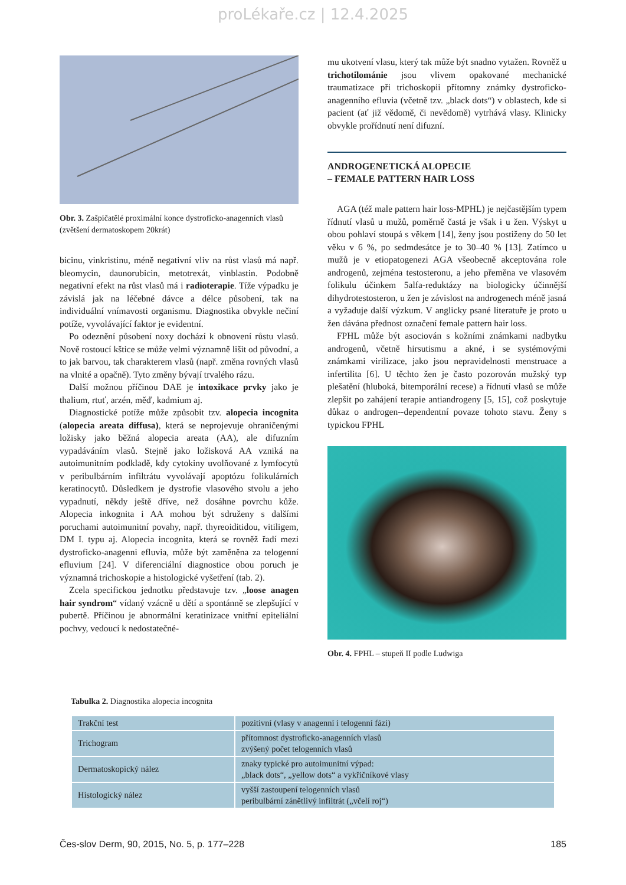proLékaře.cz | 12.4.2025
Obr. 3. Zašpičatělé proximální konce dystroficko-anagenních vlasů (zvětšení dermatoskopem 20krát)
bicinu, vinkristinu, méně negativní vliv na růst vlasů má např. bleomycin, daunorubicin, metotrexát, vinblastin. Podobně negativní efekt na růst vlasů má i radioterapie. Tíže výpadku je závislá jak na léčebné dávce a délce působení, tak na individuální vnímavosti organismu. Diagnostika obvykle nečiní potíže, vyvolávající faktor je evidentní.
Po odeznění působení noxy dochází k obnovení růstu vlasů. Nově rostoucí kštice se může velmi významně lišit od původní, a to jak barvou, tak charakterem vlasů (např. změna rovných vlasů na vlnité a opačně). Tyto změny bývají trvalého rázu.
Další možnou příčinou DAE je intoxikace prvky jako je thalium, rtuť, arzén, měď, kadmium aj.
Diagnostické potíže může způsobit tzv. alopecia incognita (alopecia areata diffusa), která se neprojevuje ohraničenými ložisky jako běžná alopecia areata (AA), ale difuzním vypadáváním vlasů. Stejně jako ložisková AA vzniká na autoimunitním podkladě, kdy cytokiny uvolňované z lymfocytů v peribulbárním infiltrátu vyvolávají apoptózu folikulárních keratinocytů. Důsledkem je dystrofie vlasového stvolu a jeho vypadnutí, někdy ještě dříve, než dosáhne povrchu kůže. Alopecia inkognita i AA mohou být sdruženy s dalšími poruchami autoimunitní povahy, např. thyreoiditidou, vitiligem, DM I. typu aj. Alopecia incognita, která se rovněž řadí mezi dystroficko-anagenni efluvia, může být zaměněna za telogenní efluvium [24]. V diferenciální diagnostice obou poruch je významná trichoskopie a histologické vyšetření (tab. 2).
Zcela specifickou jednotku představuje tzv. „loose anagen hair syndrom“ vídaný vzácně u dětí a spontánně se zlepšující v pubertě. Příčinou je abnormální keratinizace vnitřní epiteliální pochvy, vedoucí k nedostatečné-
mu ukotvení vlasu, který tak může být snadno vytažen. Rovněž u trichotilománie jsou vlivem opakované mechanické traumatizace při trichoskopii přítomny známky dystroficko-anagenního efluvia (včetně tzv. „black dots“) v oblastech, kde si pacient (ať již vědomě, či nevědomě) vytrhává vlasy. Klinicky obvykle prořídnutí není difuzní.
ANDROGENETICKÁ ALOPECIE
– FEMALE PATTERN HAIR LOSS
AGA (též male pattern hair loss-MPHL) je nejčastějším typem řídnutí vlasů u mužů, poměrně častá je však i u žen. Výskyt u obou pohlaví stoupá s věkem [14], ženy jsou postiženy do 50 let věku v 6 %, po sedmdesátce je to 30–40 % [13]. Zatímco u mužů je v etiopatogenezi AGA všeobecně akceptována role androgenů, zejména testosteronu, a jeho přeměna ve vlasovém folikulu účinkem 5alfa-reduktázy na biologicky účinnější dihydrotestosteron, u žen je závislost na androgenech méně jasná a vyžaduje další výzkum. V anglicky psané literatuře je proto u žen dávána přednost označení female pattern hair loss.
FPHL může být asociován s kožními známkami nadbytku androgenů, včetně hirsutismu a akné, i se systémovými známkami virilizace, jako jsou nepravidelnosti menstruace a infertilita [6]. U těchto žen je často pozorován mužský typ plešatění (hluboká, bitemporální recese) a řídnutí vlasů se může zlepšit po zahájení terapie antiandrogeny [5, 15], což poskytuje důkaz o androgen--dependentní povaze tohoto stavu. Ženy s typickou FPHL
Obr. 4. FPHL – stupeň II podle Ludwiga
Tabulka 2. Diagnostika alopecia incognita
| Trakční test | pozitivní (vlasy v anagenní i telogenní fázi) |
| Trichogram | přítomnost dystroficko-anagenních vlasů zvýšený počet telogenních vlasů |
| Dermatoskopický nález | znaky typické pro autoimunitní výpad: „black dots“, „yellow dots“ a vykřičníkové vlasy |
| Histologický nález | vyšší zastoupení telogenních vlasů peribulbární zánětlivý infiltrát („včelí roj“) |
Čes-slov Derm, 90, 2015, No. 5, p. 177–228 185